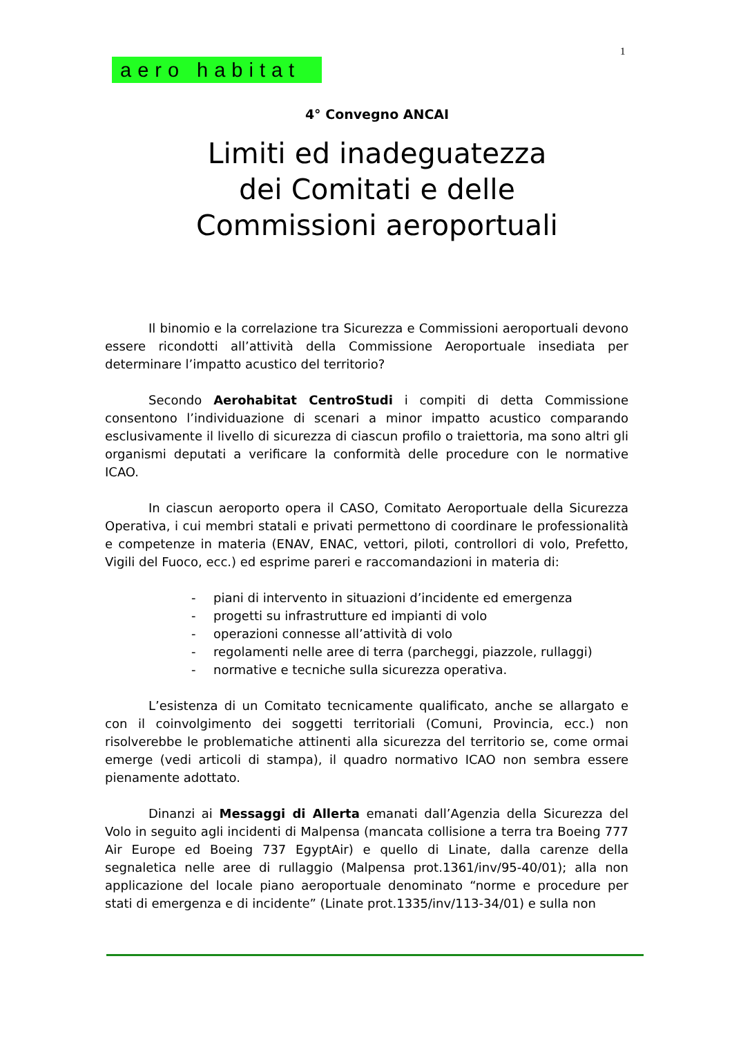1
aero habitat
4° Convegno ANCAI
Limiti ed inadeguatezza
dei Comitati e delle
Commissioni aeroportuali
Il binomio e la correlazione tra Sicurezza e Commissioni aeroportuali devono essere ricondotti all’attività della Commissione Aeroportuale insediata per determinare l’impatto acustico del territorio?
Secondo Aerohabitat CentroStudi i compiti di detta Commissione consentono l’individuazione di scenari a minor impatto acustico comparando esclusivamente il livello di sicurezza di ciascun profilo o traiettoria, ma sono altri gli organismi deputati a verificare la conformità delle procedure con le normative ICAO.
In ciascun aeroporto opera il CASO, Comitato Aeroportuale della Sicurezza Operativa, i cui membri statali e privati permettono di coordinare le professionalità e competenze in materia (ENAV, ENAC, vettori, piloti, controllori di volo, Prefetto, Vigili del Fuoco, ecc.) ed esprime pareri e raccomandazioni in materia di:
- piani di intervento in situazioni d’incidente ed emergenza
- progetti su infrastrutture ed impianti di volo
- operazioni connesse all’attività di volo
- regolamenti nelle aree di terra (parcheggi, piazzole, rullaggi)
- normative e tecniche sulla sicurezza operativa.
L’esistenza di un Comitato tecnicamente qualificato, anche se allargato e con il coinvolgimento dei soggetti territoriali (Comuni, Provincia, ecc.) non risolverebbe le problematiche attinenti alla sicurezza del territorio se, come ormai emerge (vedi articoli di stampa), il quadro normativo ICAO non sembra essere pienamente adottato.
Dinanzi ai Messaggi di Allerta emanati dall’Agenzia della Sicurezza del Volo in seguito agli incidenti di Malpensa (mancata collisione a terra tra Boeing 777 Air Europe ed Boeing 737 EgyptAir) e quello di Linate, dalla carenze della segnaletica nelle aree di rullaggio (Malpensa prot.1361/inv/95-40/01); alla non applicazione del locale piano aeroportuale denominato “norme e procedure per stati di emergenza e di incidente” (Linate prot.1335/inv/113-34/01) e sulla non